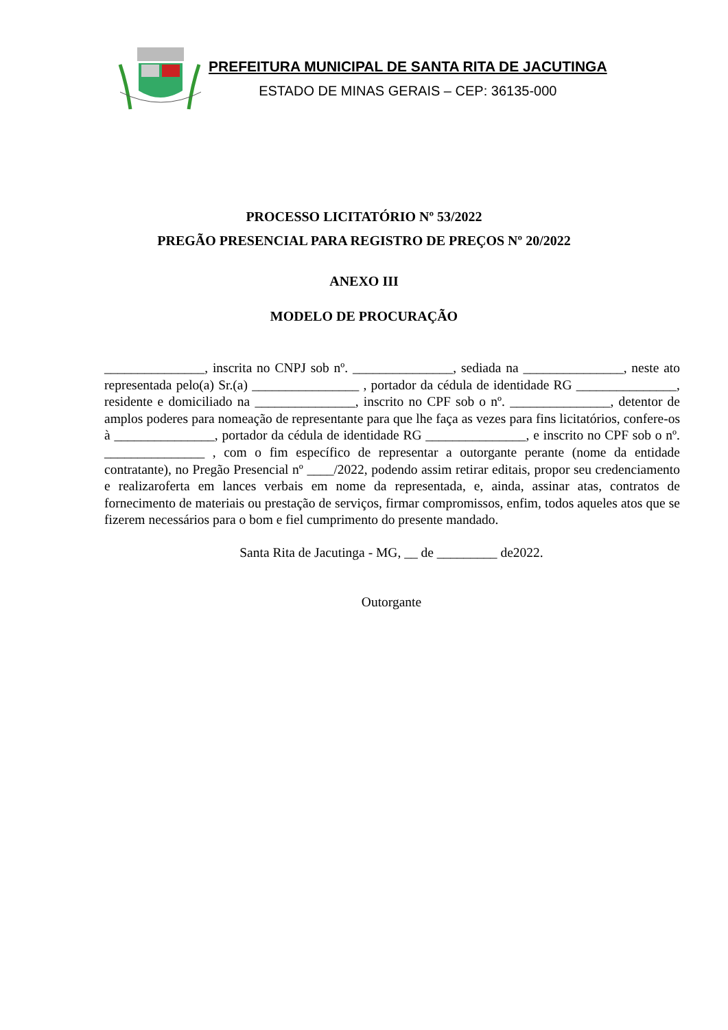PREFEITURA MUNICIPAL DE SANTA RITA DE JACUTINGA
ESTADO DE MINAS GERAIS – CEP: 36135-000
PROCESSO LICITATÓRIO Nº 53/2022
PREGÃO PRESENCIAL PARA REGISTRO DE PREÇOS Nº 20/2022
ANEXO III
MODELO DE PROCURAÇÃO
_______________, inscrita no CNPJ sob nº. _______________, sediada na _______________, neste ato representada pelo(a) Sr.(a) ________________ , portador da cédula de identidade RG _______________, residente e domiciliado na _______________, inscrito no CPF sob o nº. _______________, detentor de amplos poderes para nomeação de representante para que lhe faça as vezes para fins licitatórios, confere-os à _______________, portador da cédula de identidade RG _______________, e inscrito no CPF sob o nº. _______________ , com o fim específico de representar a outorgante perante (nome da entidade contratante), no Pregão Presencial nº ____/2022, podendo assim retirar editais, propor seu credenciamento e realizaroferta em lances verbais em nome da representada, e, ainda, assinar atas, contratos de fornecimento de materiais ou prestação de serviços, firmar compromissos, enfim, todos aqueles atos que se fizerem necessários para o bom e fiel cumprimento do presente mandado.
Santa Rita de Jacutinga - MG, __ de _________ de2022.
Outorgante